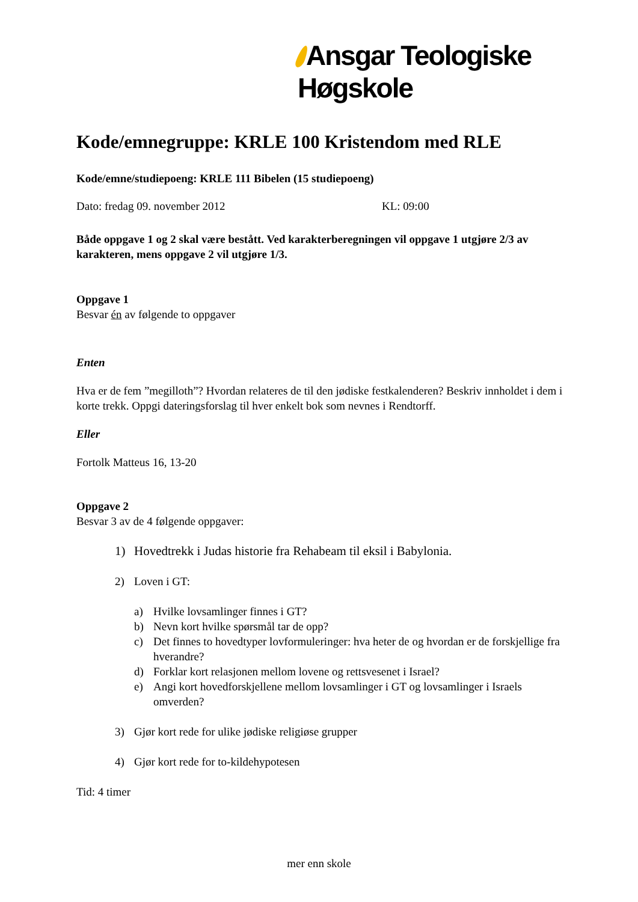Ansgar Teologiske Høgskole
Kode/emnegruppe: KRLE 100 Kristendom med RLE
Kode/emne/studiepoeng: KRLE 111 Bibelen (15 studiepoeng)
Dato: fredag 09. november 2012 KL: 09:00
Både oppgave 1 og 2 skal være bestått. Ved karakterberegningen vil oppgave 1 utgjøre 2/3 av karakteren, mens oppgave 2 vil utgjøre 1/3.
Oppgave 1
Besvar én av følgende to oppgaver
Enten
Hva er de fem ”megilloth”? Hvordan relateres de til den jødiske festkalenderen? Beskriv innholdet i dem i korte trekk. Oppgi dateringsforslag til hver enkelt bok som nevnes i Rendtorff.
Eller
Fortolk Matteus 16, 13-20
Oppgave 2
Besvar 3 av de 4 følgende oppgaver:
1) Hovedtrekk i Judas historie fra Rehabeam til eksil i Babylonia.
2) Loven i GT:
a) Hvilke lovsamlinger finnes i GT?
b) Nevn kort hvilke spørsmål tar de opp?
c) Det finnes to hovedtyper lovformuleringer: hva heter de og hvordan er de forskjellige fra hverandre?
d) Forklar kort relasjonen mellom lovene og rettsvesenet i Israel?
e) Angi kort hovedforskjellene mellom lovsamlinger i GT og lovsamlinger i Israels omverden?
3) Gjør kort rede for ulike jødiske religiøse grupper
4) Gjør kort rede for to-kildehypotesen
Tid: 4 timer
mer enn skole